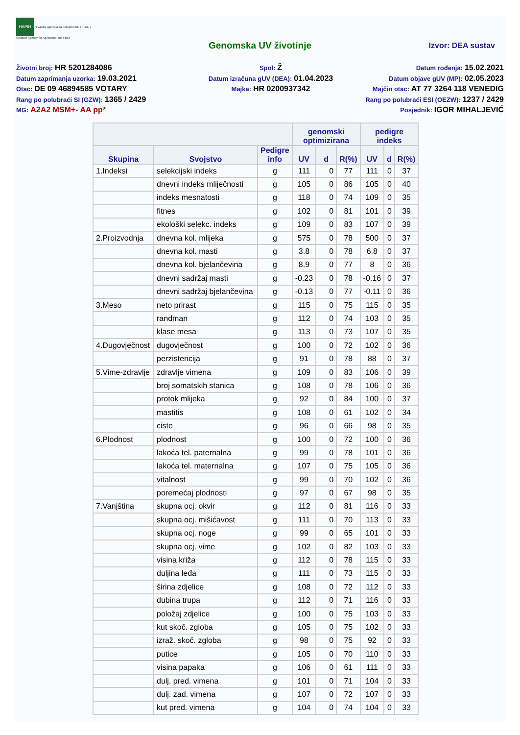HAPIH Hrvatska agencija za poljoprivredu i hranu | Croatian Agency for Agriculture and Food
Genomska UV životinje
Izvor: DEA sustav
Životni broj: HR 5201284086
Datum zaprimanja uzorka: 19.03.2021
Otac: DE 09 46894585 VOTARY
Rang po polubraći SI (GZW): 1365 / 2429
MG: A2A2 MSM+- AA pp*
Spol: Ž
Datum izračuna gUV (DEA): 01.04.2023
Majka: HR 0200937342
Datum rođenja: 15.02.2021
Datum objave gUV (MP): 02.05.2023
Majčin otac: AT 77 3264 118 VENEDIG
Rang po polubraći ESI (OEZW): 1237 / 2429
Posjednik: IGOR MIHALJEVIĆ
| | | | genomski optimizirana | | | pedigre indeks | | |
| --- | --- | --- | --- | --- | --- | --- | --- | --- |
| Skupina | Svojstvo | Pedigre info | UV | d | R(%) | UV | d | R(%) |
| 1.Indeksi | selekcijski indeks | g | 111 | 0 | 77 | 111 | 0 | 37 |
| | dnevni indeks mliječnosti | g | 105 | 0 | 86 | 105 | 0 | 40 |
| | indeks mesnatosti | g | 118 | 0 | 74 | 109 | 0 | 35 |
| | fitnes | g | 102 | 0 | 81 | 101 | 0 | 39 |
| | ekološki selekc. indeks | g | 109 | 0 | 83 | 107 | 0 | 39 |
| 2.Proizvodnja | dnevna kol. mlijeka | g | 575 | 0 | 78 | 500 | 0 | 37 |
| | dnevna kol. masti | g | 3.8 | 0 | 78 | 6.8 | 0 | 37 |
| | dnevna kol. bjelančevina | g | 8.9 | 0 | 77 | 8 | 0 | 36 |
| | dnevni sadržaj masti | g | -0.23 | 0 | 78 | -0.16 | 0 | 37 |
| | dnevni sadržaj bjelančevina | g | -0.13 | 0 | 77 | -0.11 | 0 | 36 |
| 3.Meso | neto prirast | g | 115 | 0 | 75 | 115 | 0 | 35 |
| | randman | g | 112 | 0 | 74 | 103 | 0 | 35 |
| | klase mesa | g | 113 | 0 | 73 | 107 | 0 | 35 |
| 4.Dugovječnost | dugovječnost | g | 100 | 0 | 72 | 102 | 0 | 36 |
| | perzistencija | g | 91 | 0 | 78 | 88 | 0 | 37 |
| 5.Vime-zdravlje | zdravlje vimena | g | 109 | 0 | 83 | 106 | 0 | 39 |
| | broj somatskih stanica | g | 108 | 0 | 78 | 106 | 0 | 36 |
| | protok mlijeka | g | 92 | 0 | 84 | 100 | 0 | 37 |
| | mastitis | g | 108 | 0 | 61 | 102 | 0 | 34 |
| | ciste | g | 96 | 0 | 66 | 98 | 0 | 35 |
| 6.Plodnost | plodnost | g | 100 | 0 | 72 | 100 | 0 | 36 |
| | lakoća tel. paternalna | g | 99 | 0 | 78 | 101 | 0 | 36 |
| | lakoća tel. maternalna | g | 107 | 0 | 75 | 105 | 0 | 36 |
| | vitalnost | g | 99 | 0 | 70 | 102 | 0 | 36 |
| | poremećaj plodnosti | g | 97 | 0 | 67 | 98 | 0 | 35 |
| 7.Vanjština | skupna ocj. okvir | g | 112 | 0 | 81 | 116 | 0 | 33 |
| | skupna ocj. mišićavost | g | 111 | 0 | 70 | 113 | 0 | 33 |
| | skupna ocj. noge | g | 99 | 0 | 65 | 101 | 0 | 33 |
| | skupna ocj. vime | g | 102 | 0 | 82 | 103 | 0 | 33 |
| | visina križa | g | 112 | 0 | 78 | 115 | 0 | 33 |
| | duljina leđa | g | 111 | 0 | 73 | 115 | 0 | 33 |
| | širina zdjelice | g | 108 | 0 | 72 | 112 | 0 | 33 |
| | dubina trupa | g | 112 | 0 | 71 | 116 | 0 | 33 |
| | položaj zdjelice | g | 100 | 0 | 75 | 103 | 0 | 33 |
| | kut skoč. zgloba | g | 105 | 0 | 75 | 102 | 0 | 33 |
| | izraž. skoč. zgloba | g | 98 | 0 | 75 | 92 | 0 | 33 |
| | putice | g | 105 | 0 | 70 | 110 | 0 | 33 |
| | visina papaka | g | 106 | 0 | 61 | 111 | 0 | 33 |
| | dulj. pred. vimena | g | 101 | 0 | 71 | 104 | 0 | 33 |
| | dulj. zad. vimena | g | 107 | 0 | 72 | 107 | 0 | 33 |
| | kut pred. vimena | g | 104 | 0 | 74 | 104 | 0 | 33 |